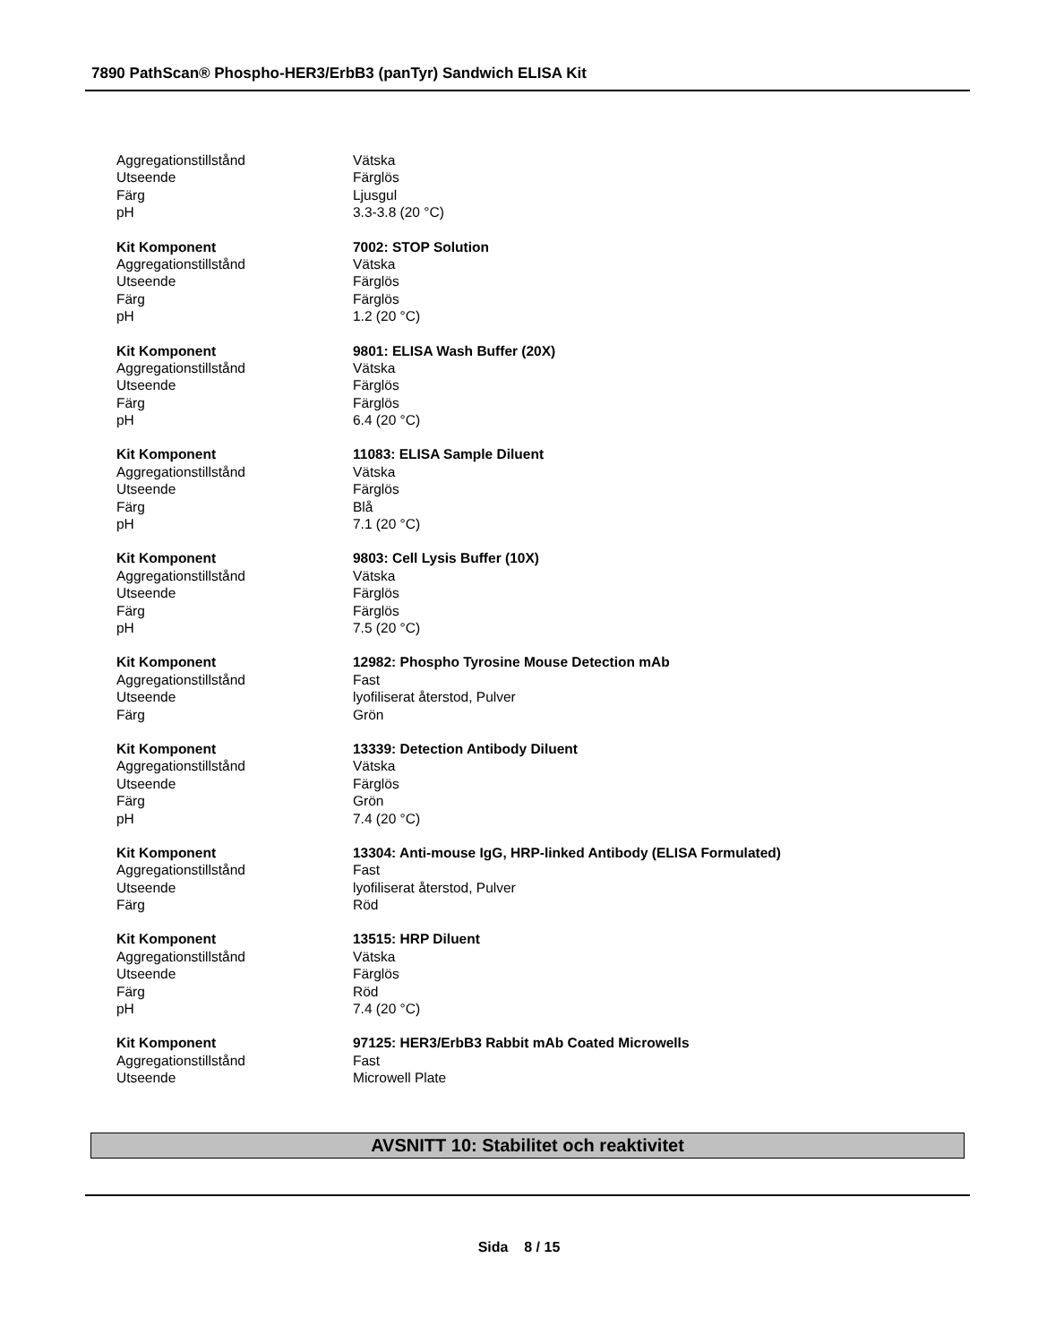7890 PathScan® Phospho-HER3/ErbB3 (panTyr) Sandwich ELISA Kit
| Aggregationstillstånd | Vätska |
| Utseende | Färglös |
| Färg | Ljusgul |
| pH | 3.3-3.8 (20 °C) |
| Kit Komponent | 7002: STOP Solution |
| Aggregationstillstånd | Vätska |
| Utseende | Färglös |
| Färg | Färglös |
| pH | 1.2 (20 °C) |
| Kit Komponent | 9801: ELISA Wash Buffer (20X) |
| Aggregationstillstånd | Vätska |
| Utseende | Färglös |
| Färg | Färglös |
| pH | 6.4 (20 °C) |
| Kit Komponent | 11083: ELISA Sample Diluent |
| Aggregationstillstånd | Vätska |
| Utseende | Färglös |
| Färg | Blå |
| pH | 7.1 (20 °C) |
| Kit Komponent | 9803: Cell Lysis Buffer (10X) |
| Aggregationstillstånd | Vätska |
| Utseende | Färglös |
| Färg | Färglös |
| pH | 7.5 (20 °C) |
| Kit Komponent | 12982: Phospho Tyrosine Mouse Detection mAb |
| Aggregationstillstånd | Fast |
| Utseende | lyofiliserat återstod, Pulver |
| Färg | Grön |
| Kit Komponent | 13339: Detection Antibody Diluent |
| Aggregationstillstånd | Vätska |
| Utseende | Färglös |
| Färg | Grön |
| pH | 7.4 (20 °C) |
| Kit Komponent | 13304: Anti-mouse IgG, HRP-linked Antibody (ELISA Formulated) |
| Aggregationstillstånd | Fast |
| Utseende | lyofiliserat återstod, Pulver |
| Färg | Röd |
| Kit Komponent | 13515: HRP Diluent |
| Aggregationstillstånd | Vätska |
| Utseende | Färglös |
| Färg | Röd |
| pH | 7.4 (20 °C) |
| Kit Komponent | 97125: HER3/ErbB3 Rabbit mAb Coated Microwells |
| Aggregationstillstånd | Fast |
| Utseende | Microwell Plate |
AVSNITT 10: Stabilitet och reaktivitet
Sida 8 / 15